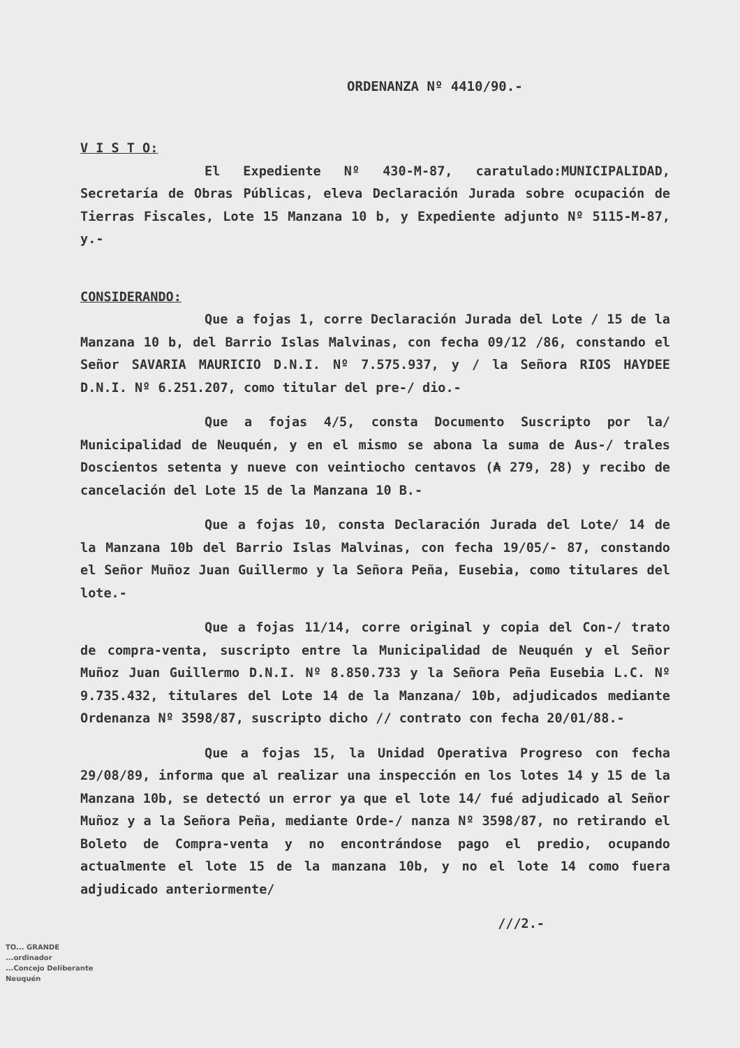ORDENANZA Nº 4410/90.-
V I S T O:
El Expediente Nº 430-M-87, caratulado:MUNICIPALIDAD, Secretaría de Obras Públicas, eleva Declaración Jurada sobre ocupación de Tierras Fiscales, Lote 15 Manzana 10 b, y Expediente adjunto Nº 5115-M-87, y.-
CONSIDERANDO:
Que a fojas 1, corre Declaración Jurada del Lote / 15 de la Manzana 10 b, del Barrio Islas Malvinas, con fecha 09/12 /86, constando el Señor SAVARIA MAURICIO D.N.I. Nº 7.575.937, y / la Señora RIOS HAYDEE D.N.I. Nº 6.251.207, como titular del pre-/ dio.-
Que a fojas 4/5, consta Documento Suscripto por la/ Municipalidad de Neuquén, y en el mismo se abona la suma de Aus-/ trales Doscientos setenta y nueve con veintiocho centavos (₳ 279, 28) y recibo de cancelación del Lote 15 de la Manzana 10 B.-
Que a fojas 10, consta Declaración Jurada del Lote/ 14 de la Manzana 10b del Barrio Islas Malvinas, con fecha 19/05/- 87, constando el Señor Muñoz Juan Guillermo y la Señora Peña, Eusebia, como titulares del lote.-
Que a fojas 11/14, corre original y copia del Con-/ trato de compra-venta, suscripto entre la Municipalidad de Neuquén y el Señor Muñoz Juan Guillermo D.N.I. Nº 8.850.733 y la Señora Peña Eusebia L.C. Nº 9.735.432, titulares del Lote 14 de la Manzana/ 10b, adjudicados mediante Ordenanza Nº 3598/87, suscripto dicho // contrato con fecha 20/01/88.-
Que a fojas 15, la Unidad Operativa Progreso con fecha 29/08/89, informa que al realizar una inspección en los lotes 14 y 15 de la Manzana 10b, se detectó un error ya que el lote 14/ fué adjudicado al Señor Muñoz y a la Señora Peña, mediante Orde-/ nanza Nº 3598/87, no retirando el Boleto de Compra-venta y no encontrándose pago el predio, ocupando actualmente el lote 15 de la manzana 10b, y no el lote 14 como fuera adjudicado anteriormente/
///2.-
TO... GRANDE
...ordinador
...Concejo Deliberante
Neuquén